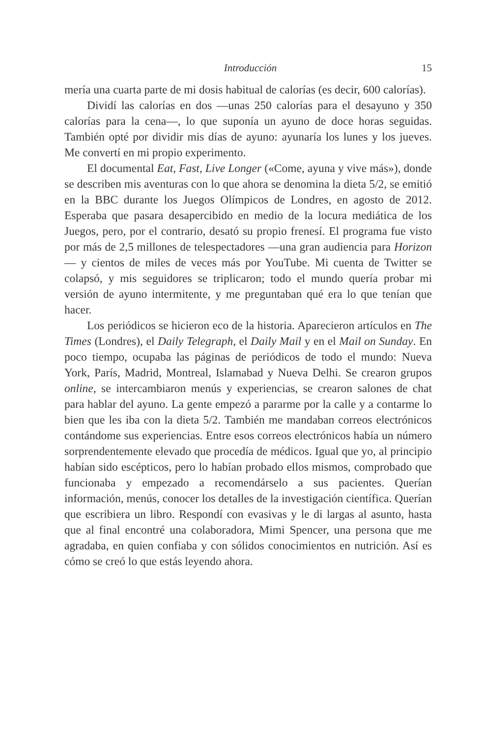Introducción 15
mería una cuarta parte de mi dosis habitual de calorías (es decir, 600 calorías).
Dividí las calorías en dos —unas 250 calorías para el desayuno y 350 calorías para la cena—, lo que suponía un ayuno de doce horas seguidas. También opté por dividir mis días de ayuno: ayunaría los lunes y los jueves. Me convertí en mi propio experimento.
El documental Eat, Fast, Live Longer («Come, ayuna y vive más»), donde se describen mis aventuras con lo que ahora se denomina la dieta 5/2, se emitió en la BBC durante los Juegos Olímpicos de Londres, en agosto de 2012. Esperaba que pasara desapercibido en medio de la locura mediática de los Juegos, pero, por el contrario, desató su propio frenesí. El programa fue visto por más de 2,5 millones de telespectadores —una gran audiencia para Horizon— y cientos de miles de veces más por YouTube. Mi cuenta de Twitter se colapsó, y mis seguidores se triplicaron; todo el mundo quería probar mi versión de ayuno intermitente, y me preguntaban qué era lo que tenían que hacer.
Los periódicos se hicieron eco de la historia. Aparecieron artículos en The Times (Londres), el Daily Telegraph, el Daily Mail y en el Mail on Sunday. En poco tiempo, ocupaba las páginas de periódicos de todo el mundo: Nueva York, París, Madrid, Montreal, Islamabad y Nueva Delhi. Se crearon grupos online, se intercambiaron menús y experiencias, se crearon salones de chat para hablar del ayuno. La gente empezó a pararme por la calle y a contarme lo bien que les iba con la dieta 5/2. También me mandaban correos electrónicos contándome sus experiencias. Entre esos correos electrónicos había un número sorprendentemente elevado que procedía de médicos. Igual que yo, al principio habían sido escépticos, pero lo habían probado ellos mismos, comprobado que funcionaba y empezado a recomendárselo a sus pacientes. Querían información, menús, conocer los detalles de la investigación científica. Querían que escribiera un libro. Respondí con evasivas y le di largas al asunto, hasta que al final encontré una colaboradora, Mimi Spencer, una persona que me agradaba, en quien confiaba y con sólidos conocimientos en nutrición. Así es cómo se creó lo que estás leyendo ahora.